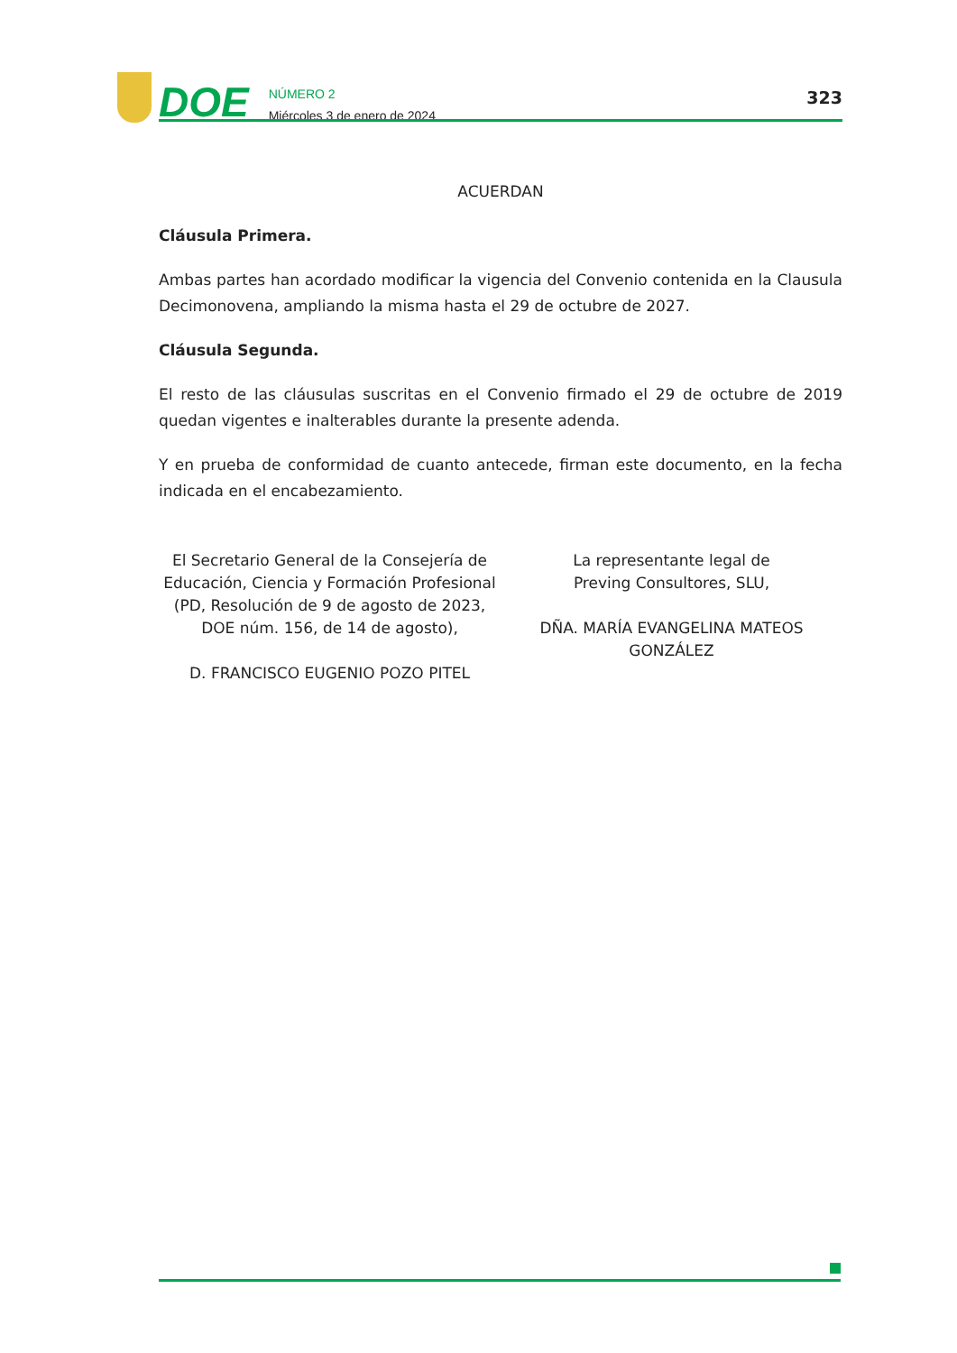DOE
NÚMERO 2
Miércoles 3 de enero de 2024
323
ACUERDAN
Cláusula Primera.
Ambas partes han acordado modificar la vigencia del Convenio contenida en la Clausula Decimonovena, ampliando la misma hasta el 29 de octubre de 2027.
Cláusula Segunda.
El resto de las cláusulas suscritas en el Convenio firmado el 29 de octubre de 2019 quedan vigentes e inalterables durante la presente adenda.
Y en prueba de conformidad de cuanto antecede, firman este documento, en la fecha indicada en el encabezamiento.
El Secretario General de la Consejería de Educación, Ciencia y Formación Profesional (PD, Resolución de 9 de agosto de 2023, DOE núm. 156, de 14 de agosto),
D. FRANCISCO EUGENIO POZO PITEL
La representante legal de
Preving Consultores, SLU,
DÑA. MARÍA EVANGELINA MATEOS GONZÁLEZ